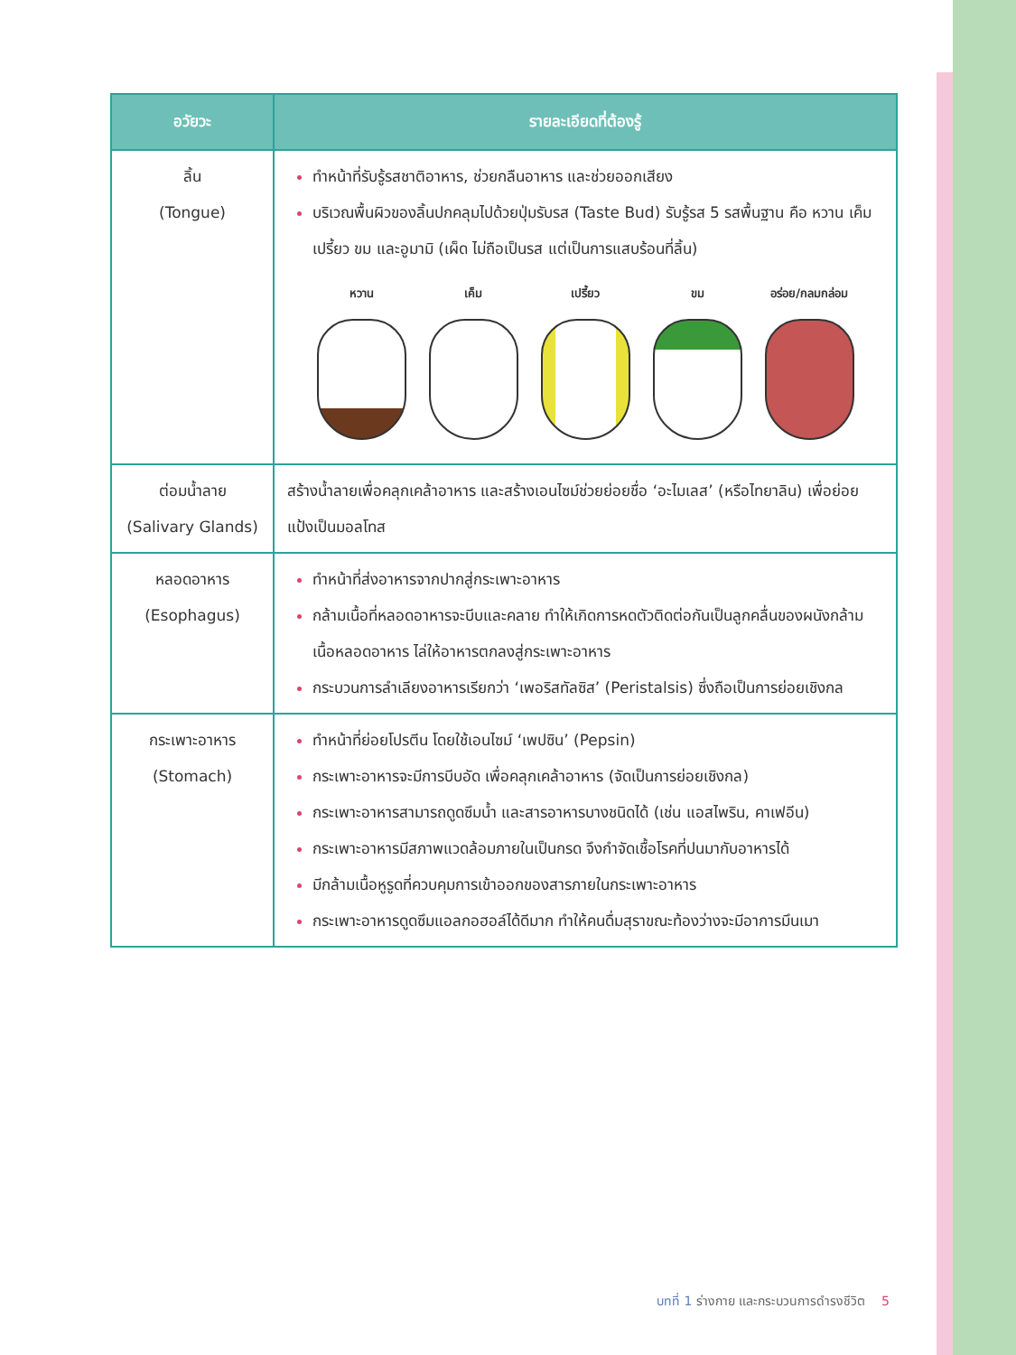| อวัยวะ | รายละเอียดที่ต้องรู้ |
| --- | --- |
| ลิ้น (Tongue) | ทำหน้าที่รับรู้รสชาติอาหาร, ช่วยกลืนอาหาร และช่วยออกเสียง บริเวณพื้นผิวของลิ้นปกคลุมไปด้วยปุ่มรับรส (Taste Bud) รับรู้รส 5 รสพื้นฐาน คือ หวาน เค็ม เปรี้ยว ขม และอูมามิ (เผ็ด ไม่ถือเป็นรส แต่เป็นการแสบร้อนที่ลิ้น) หวาน เค็ม เปรี้ยว ขม อร่อย/กลมกล่อม |
| ต่อมน้ำลาย (Salivary Glands) | สร้างน้ำลายเพื่อคลุกเคล้าอาหาร และสร้างเอนไซม์ช่วยย่อยชื่อ ‘อะไมเลส’ (หรือไทยาลิน) เพื่อย่อยแป้งเป็นมอลโทส |
| หลอดอาหาร (Esophagus) | ทำหน้าที่ส่งอาหารจากปากสู่กระเพาะอาหาร กล้ามเนื้อที่หลอดอาหารจะบีบและคลาย ทำให้เกิดการหดตัวติดต่อกันเป็นลูกคลื่นของผนังกล้ามเนื้อหลอดอาหาร ไล่ให้อาหารตกลงสู่กระเพาะอาหาร กระบวนการลำเลียงอาหารเรียกว่า ‘เพอริสทัลซิส’ (Peristalsis) ซึ่งถือเป็นการย่อยเชิงกล |
| กระเพาะอาหาร (Stomach) | ทำหน้าที่ย่อยโปรตีน โดยใช้เอนไซม์ ‘เพปซิน’ (Pepsin) กระเพาะอาหารจะมีการบีบอัด เพื่อคลุกเคล้าอาหาร (จัดเป็นการย่อยเชิงกล) กระเพาะอาหารสามารถดูดซึมน้ำ และสารอาหารบางชนิดได้ (เช่น แอสไพริน, คาเฟอีน) กระเพาะอาหารมีสภาพแวดล้อมภายในเป็นกรด จึงกำจัดเชื้อโรคที่ปนมากับอาหารได้ มีกล้ามเนื้อหูรูดที่ควบคุมการเข้าออกของสารภายในกระเพาะอาหาร กระเพาะอาหารดูดซึมแอลกอฮอล์ได้ดีมาก ทำให้คนดื่มสุราขณะท้องว่างจะมีอาการมึนเมา |
บทที่ 1 ร่างกาย และกระบวนการดำรงชีวิต 5